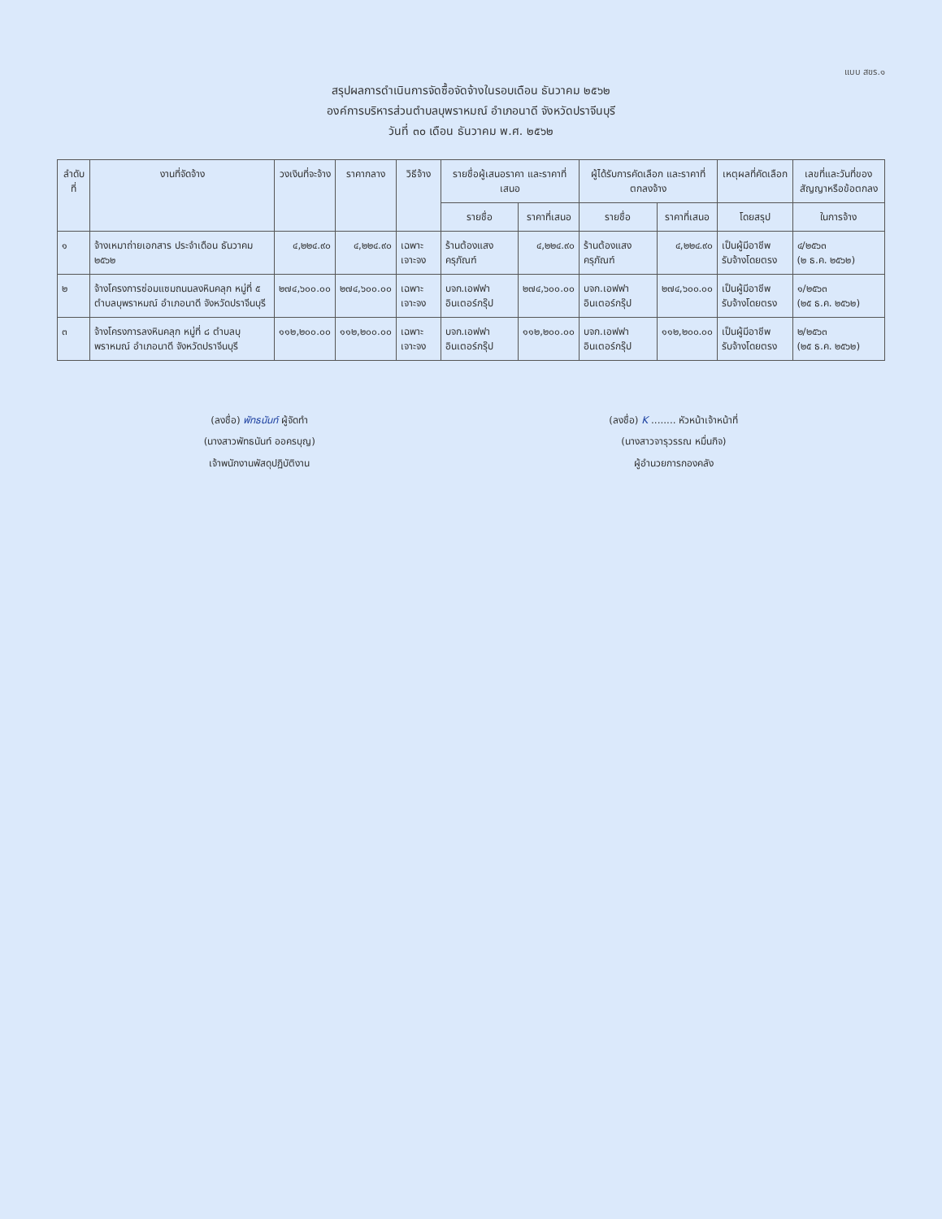แบบ สขร.๑
สรุปผลการดำเนินการจัดซื้อจัดจ้างในรอบเดือน ธันวาคม ๒๕๖๒
องค์การบริหารส่วนตำบลบุพราหมณ์ อำเภอนาดี จังหวัดปราจีนบุรี
วันที่ ๓๐ เดือน ธันวาคม พ.ศ. ๒๕๖๒
| ลำดับที่ | งานที่จัดจ้าง | วงเงินที่จะจ้าง | ราคากลาง | วิธีจ้าง | รายชื่อผู้เสนอราคา และราคาที่เสนอ | | ผู้ได้รับการคัดเลือก และราคาที่ตกลงจ้าง | | เหตุผลที่คัดเลือก | เลขที่และวันที่ของสัญญาหรือข้อตกลง |
| --- | --- | --- | --- | --- | --- | --- | --- | --- | --- | --- |
| | | | | | รายชื่อ | ราคาที่เสนอ | รายชื่อ | ราคาที่เสนอ | โดยสรุป | ในการจ้าง |
| ๑ | จ้างเหมาถ่ายเอกสาร ประจำเดือน ธันวาคม ๒๕๖๒ | ๔,๒๒๔.๙๐ | ๔,๒๒๔.๙๐ | เฉพาะเจาะจง | ร้านต้องแสงครุภัณฑ์ | ๔,๒๒๔.๙๐ | ร้านต้องแสงครุภัณฑ์ | ๔,๒๒๔.๙๐ | เป็นผู้มีอาชีพ รับจ้างโดยตรง | ๔/๒๕๖๓ (๒ ธ.ค. ๒๕๖๒) |
| ๒ | จ้างโครงการซ่อมแซมถนนลงหินคลุก หมู่ที่ ๕ ตำบลบุพราหมณ์ อำเภอนาดี จังหวัดปราจีนบุรี | ๒๗๔,๖๐๐.๐๐ | ๒๗๔,๖๐๐.๐๐ | เฉพาะเจาะจง | บจก.เอฟฟา อินเตอร์กรุ๊ป | ๒๗๔,๖๐๐.๐๐ | บจก.เอฟฟา อินเตอร์กรุ๊ป | ๒๗๔,๖๐๐.๐๐ | เป็นผู้มีอาชีพ รับจ้างโดยตรง | ๑/๒๕๖๓ (๒๕ ธ.ค. ๒๕๖๒) |
| ๓ | จ้างโครงการลงหินคลุก หมู่ที่ ๘ ตำบลบุพราหมณ์ อำเภอนาดี จังหวัดปราจีนบุรี | ๑๑๒,๒๐๐.๐๐ | ๑๑๒,๒๐๐.๐๐ | เฉพาะเจาะจง | บจก.เอฟฟา อินเตอร์กรุ๊ป | ๑๑๒,๒๐๐.๐๐ | บจก.เอฟฟา อินเตอร์กรุ๊ป | ๑๑๒,๒๐๐.๐๐ | เป็นผู้มีอาชีพ รับจ้างโดยตรง | ๒/๒๕๖๓ (๒๕ ธ.ค. ๒๕๖๒) |
(ลงชื่อ) พัทธนันท์ ผู้จัดทำ
(นางสาวพัทธนันท์ ออครบุญ)
เจ้าพนักงานพัสดุปฏิบัติงาน
(ลงชื่อ) K ........ หัวหน้าเจ้าหน้าที่
(นางสาวจารุวรรณ หมื่นกิจ)
ผู้อำนวยการกองคลัง